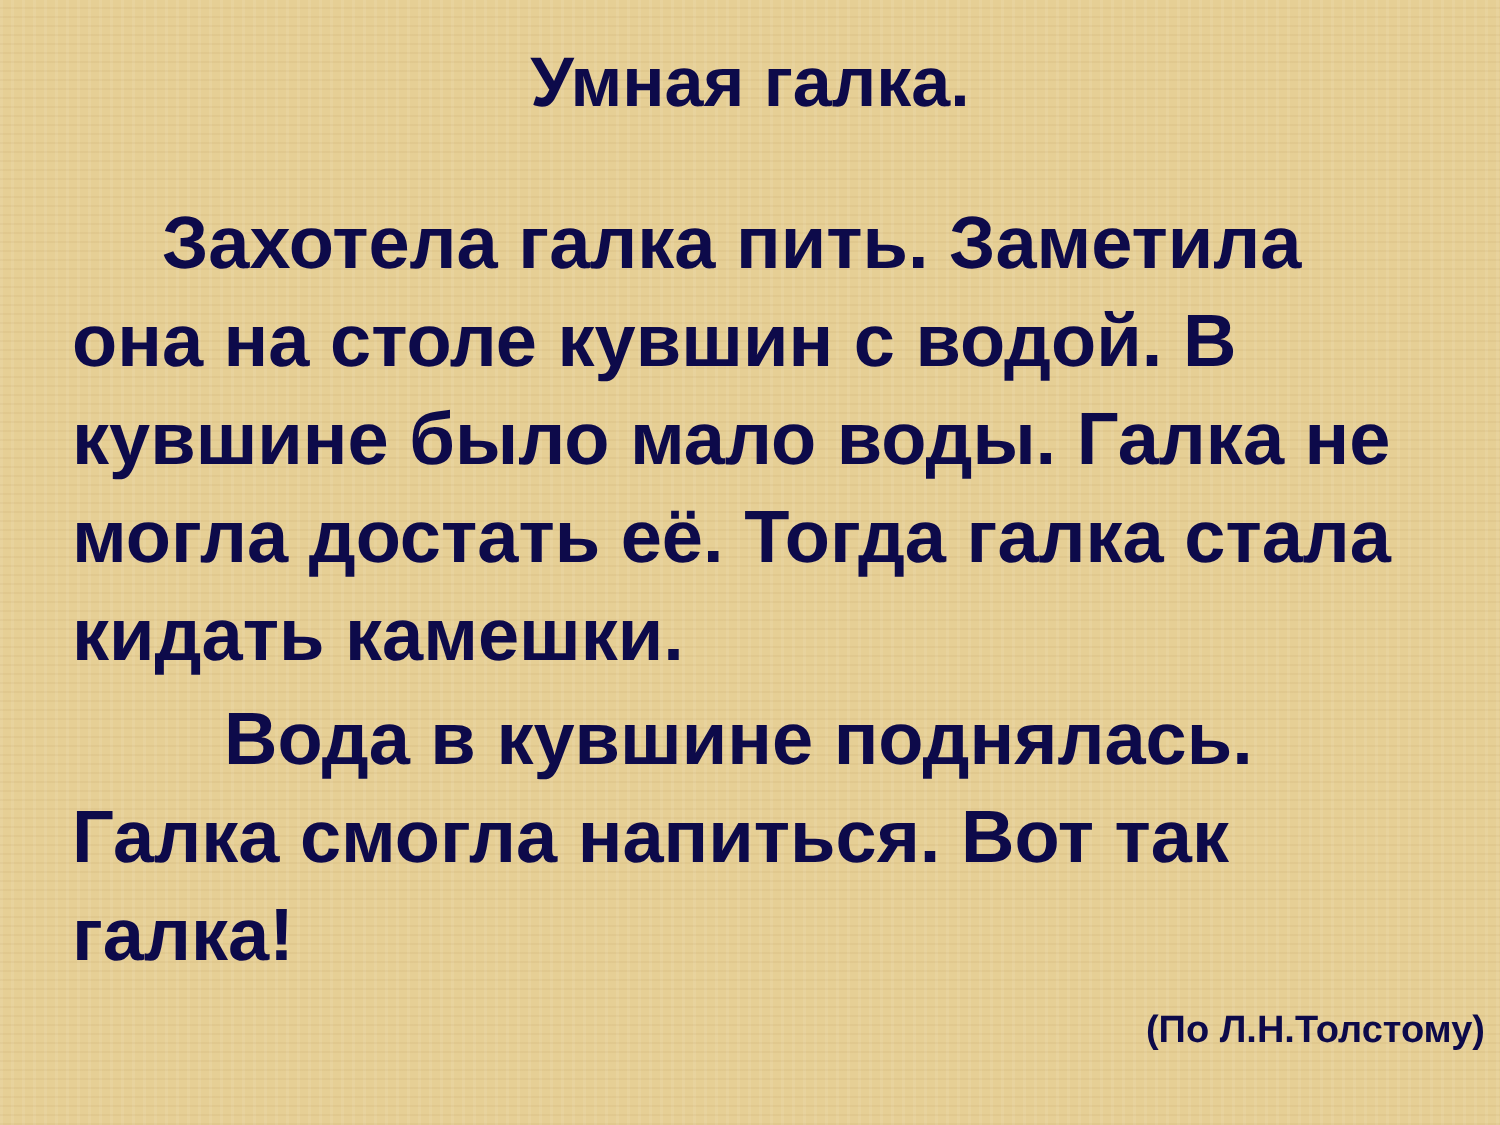Умная галка.
Захотела галка пить. Заметила она на столе кувшин с водой. В кувшине было мало воды. Галка не могла достать её. Тогда галка стала кидать камешки.
Вода в кувшине поднялась. Галка смогла напиться. Вот так галка!
(По Л.Н.Толстому)